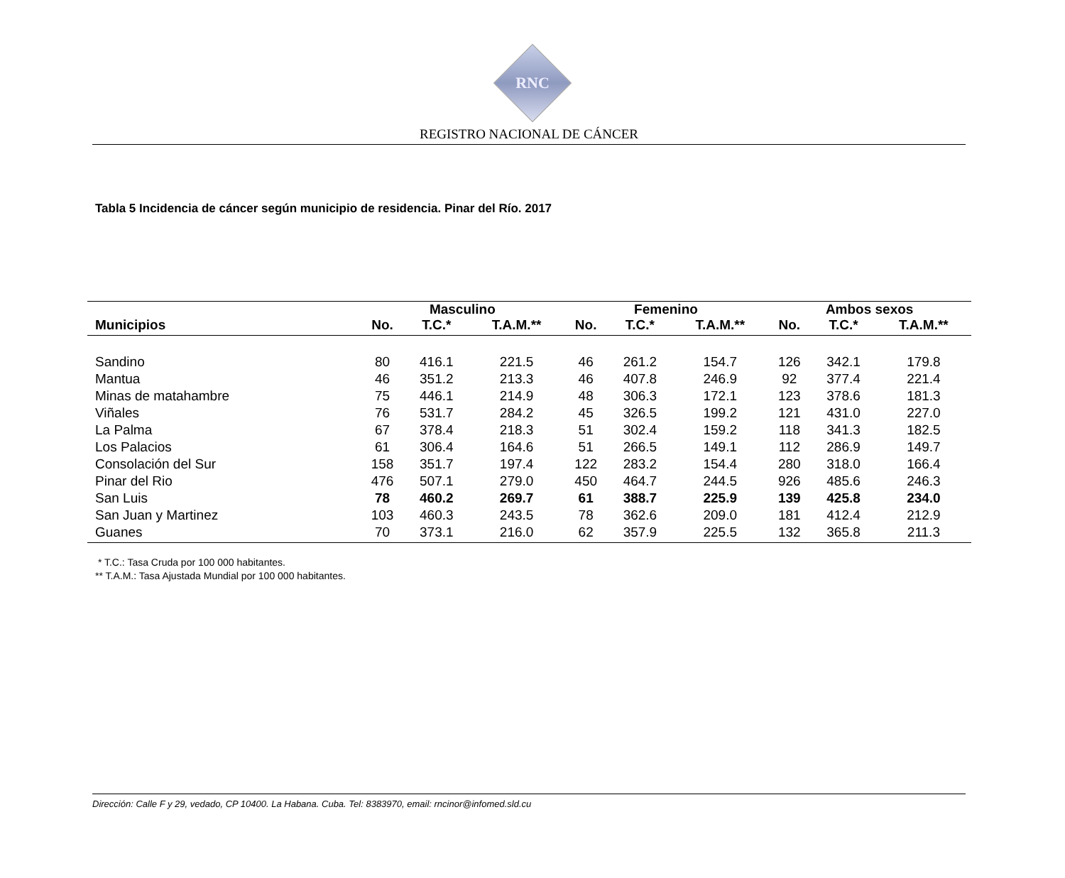RNC
REGISTRO NACIONAL DE CÁNCER
Tabla 5 Incidencia de cáncer según municipio de residencia. Pinar del Río. 2017
| | Masculino | | | Femenino | | | Ambos sexos | | |
| --- | --- | --- | --- | --- | --- | --- | --- | --- | --- |
| Municipios | No. | T.C.* | T.A.M.** | No. | T.C.* | T.A.M.** | No. | T.C.* | T.A.M.** |
| Sandino | 80 | 416.1 | 221.5 | 46 | 261.2 | 154.7 | 126 | 342.1 | 179.8 |
| Mantua | 46 | 351.2 | 213.3 | 46 | 407.8 | 246.9 | 92 | 377.4 | 221.4 |
| Minas de matahambre | 75 | 446.1 | 214.9 | 48 | 306.3 | 172.1 | 123 | 378.6 | 181.3 |
| Viñales | 76 | 531.7 | 284.2 | 45 | 326.5 | 199.2 | 121 | 431.0 | 227.0 |
| La Palma | 67 | 378.4 | 218.3 | 51 | 302.4 | 159.2 | 118 | 341.3 | 182.5 |
| Los Palacios | 61 | 306.4 | 164.6 | 51 | 266.5 | 149.1 | 112 | 286.9 | 149.7 |
| Consolación del Sur | 158 | 351.7 | 197.4 | 122 | 283.2 | 154.4 | 280 | 318.0 | 166.4 |
| Pinar del Rio | 476 | 507.1 | 279.0 | 450 | 464.7 | 244.5 | 926 | 485.6 | 246.3 |
| San Luis | 78 | 460.2 | 269.7 | 61 | 388.7 | 225.9 | 139 | 425.8 | 234.0 |
| San Juan y Martinez | 103 | 460.3 | 243.5 | 78 | 362.6 | 209.0 | 181 | 412.4 | 212.9 |
| Guanes | 70 | 373.1 | 216.0 | 62 | 357.9 | 225.5 | 132 | 365.8 | 211.3 |
* T.C.: Tasa Cruda por 100 000 habitantes.
** T.A.M.: Tasa Ajustada Mundial por 100 000 habitantes.
Dirección: Calle F y 29, vedado, CP 10400. La Habana. Cuba. Tel: 8383970, email: rncinor@infomed.sld.cu